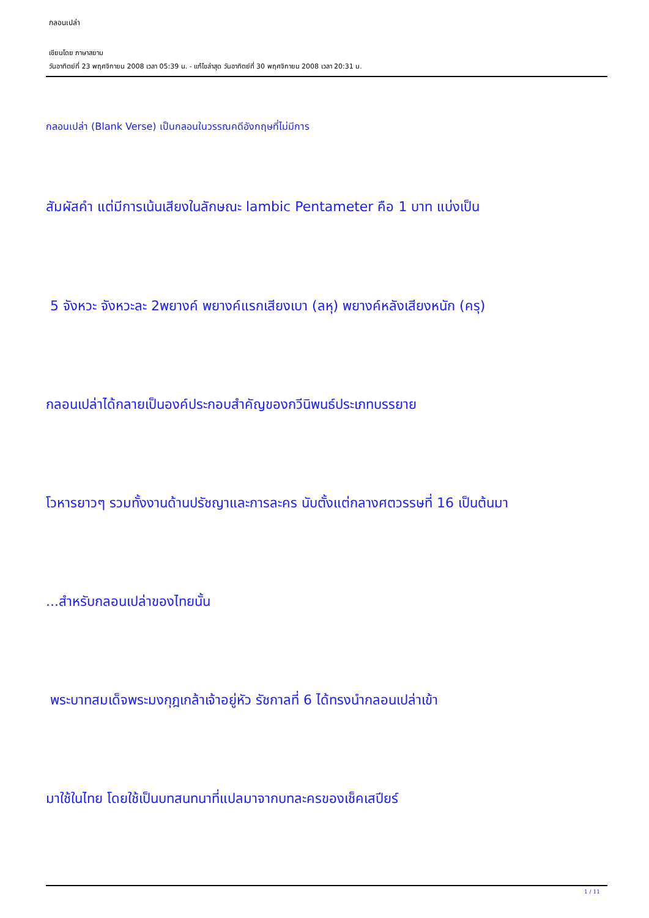กลอนเปล่า
เขียนโดย ภาษาสยาม
วันอาทิตย์ที่ 23 พฤศจิกายน 2008 เวลา 05:39 น. - แก้ไขล่าสุด วันอาทิตย์ที่ 30 พฤศจิกายน 2008 เวลา 20:31 น.
กลอนเปล่า (Blank Verse) เป็นกลอนในวรรณคดีอังกฤษที่ไม่มีการ
สัมผัสคำ แต่มีการเน้นเสียงในลักษณะ lambic Pentameter คือ 1 บาท แบ่งเป็น
5 จังหวะ จังหวะละ 2พยางค์ พยางค์แรกเสียงเบา (ลหุ) พยางค์หลังเสียงหนัก (ครุ)
กลอนเปล่าได้กลายเป็นองค์ประกอบสำคัญของกวีนิพนธ์ประเภทบรรยาย
โวหารยาวๆ รวมทั้งงานด้านปรัชญาและการละคร นับตั้งแต่กลางศตวรรษที่ 16 เป็นต้นมา
...สำหรับกลอนเปล่าของไทยนั้น
พระบาทสมเด็จพระมงกุฎเกล้าเจ้าอยู่หัว รัชกาลที่ 6 ได้ทรงนำกลอนเปล่าเข้า
มาใช้ในไทย โดยใช้เป็นบทสนทนาที่แปลมาจากบทละครของเช็คเสปียร์
1 / 11